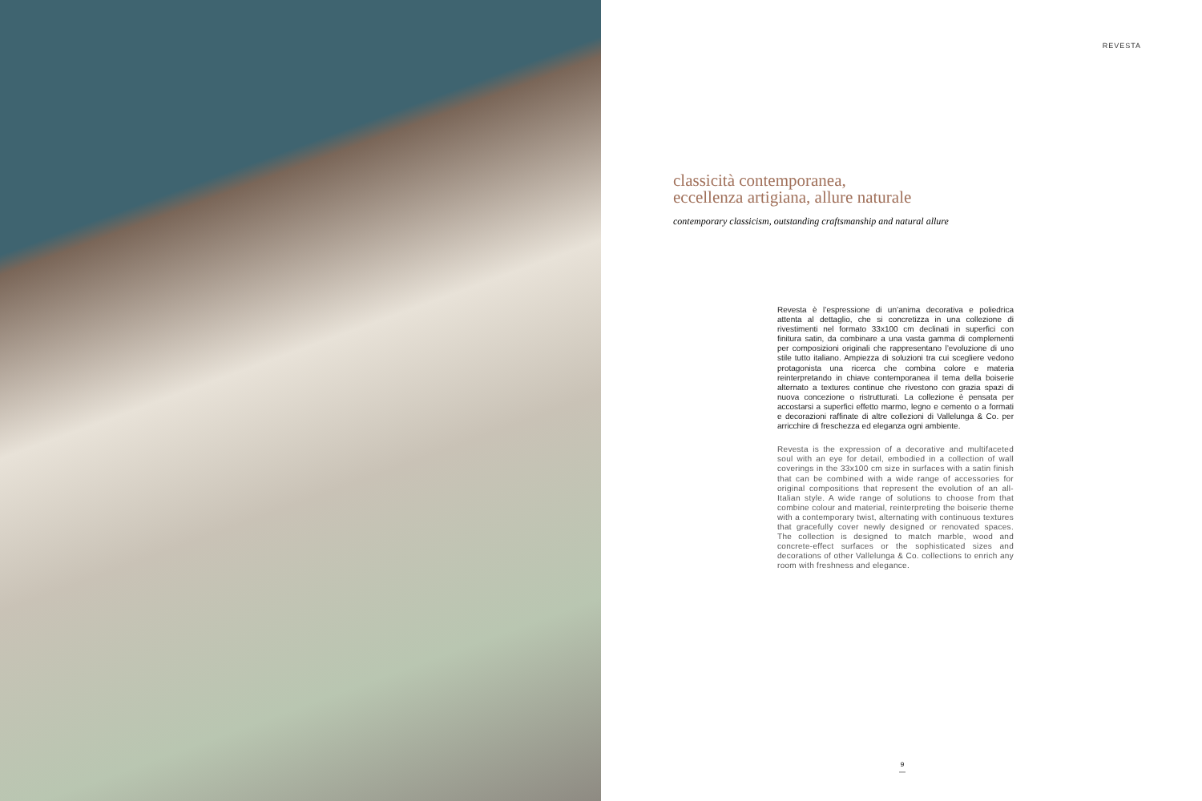REVESTA
classicità contemporanea,
eccellenza artigiana, allure naturale
contemporary classicism, outstanding craftsmanship and natural allure
Revesta è l’espressione di un’anima decorativa e poliedrica attenta al dettaglio, che si concretizza in una collezione di rivestimenti nel formato 33x100 cm declinati in superfici con finitura satin, da combinare a una vasta gamma di complementi per composizioni originali che rappresentano l’evoluzione di uno stile tutto italiano. Ampiezza di soluzioni tra cui scegliere vedono protagonista una ricerca che combina colore e materia reinterpretando in chiave contemporanea il tema della boiserie alternato a textures continue che rivestono con grazia spazi di nuova concezione o ristrutturati. La collezione è pensata per accostarsi a superfici effetto marmo, legno e cemento o a formati e decorazioni raffinate di altre collezioni di Vallelunga & Co. per arricchire di freschezza ed eleganza ogni ambiente.
Revesta is the expression of a decorative and multifaceted soul with an eye for detail, embodied in a collection of wall coverings in the 33x100 cm size in surfaces with a satin finish that can be combined with a wide range of accessories for original compositions that represent the evolution of an all-Italian style. A wide range of solutions to choose from that combine colour and material, reinterpreting the boiserie theme with a contemporary twist, alternating with continuous textures that gracefully cover newly designed or renovated spaces. The collection is designed to match marble, wood and concrete-effect surfaces or the sophisticated sizes and decorations of other Vallelunga & Co. collections to enrich any room with freshness and elegance.
9
—